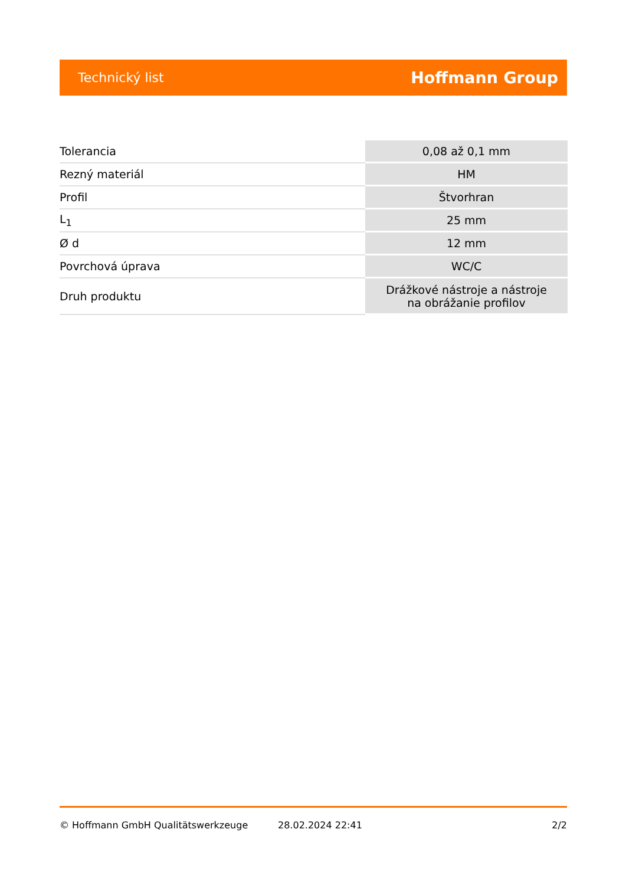Technický list Hoffmann Group
| Tolerancia | 0,08 až 0,1 mm |
| Rezný materiál | HM |
| Profil | Štvorhran |
| L<sub>1</sub> | 25 mm |
| Ø d | 12 mm |
| Povrchová úprava | WC/C |
| Druh produktu | Drážkové nástroje a nástroje na obrážanie profilov |
© Hoffmann GmbH Qualitätswerkzeuge 28.02.2024 22:41 2/2